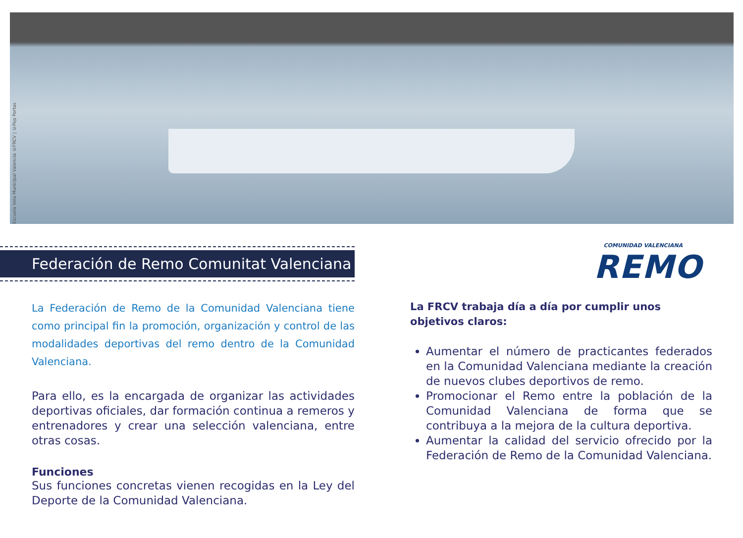Escuela Vela Municipal Valencia ©FRCV | ©Pep Portas
Federación de Remo Comunitat Valenciana
La Federación de Remo de la Comunidad Valenciana tiene como principal fin la promoción, organización y control de las modalidades deportivas del remo dentro de la Comunidad Valenciana.
Para ello, es la encargada de organizar las actividades deportivas oficiales, dar formación continua a remeros y entrenadores y crear una selección valenciana, entre otras cosas.
Funciones
Sus funciones concretas vienen recogidas en la Ley del Deporte de la Comunidad Valenciana.
COMUNIDAD VALENCIANA
REMO
La FRCV trabaja día a día por cumplir unos objetivos claros:
Aumentar el número de practicantes federados en la Comunidad Valenciana mediante la creación de nuevos clubes deportivos de remo.
Promocionar el Remo entre la población de la Comunidad Valenciana de forma que se contribuya a la mejora de la cultura deportiva.
Aumentar la calidad del servicio ofrecido por la Federación de Remo de la Comunidad Valenciana.